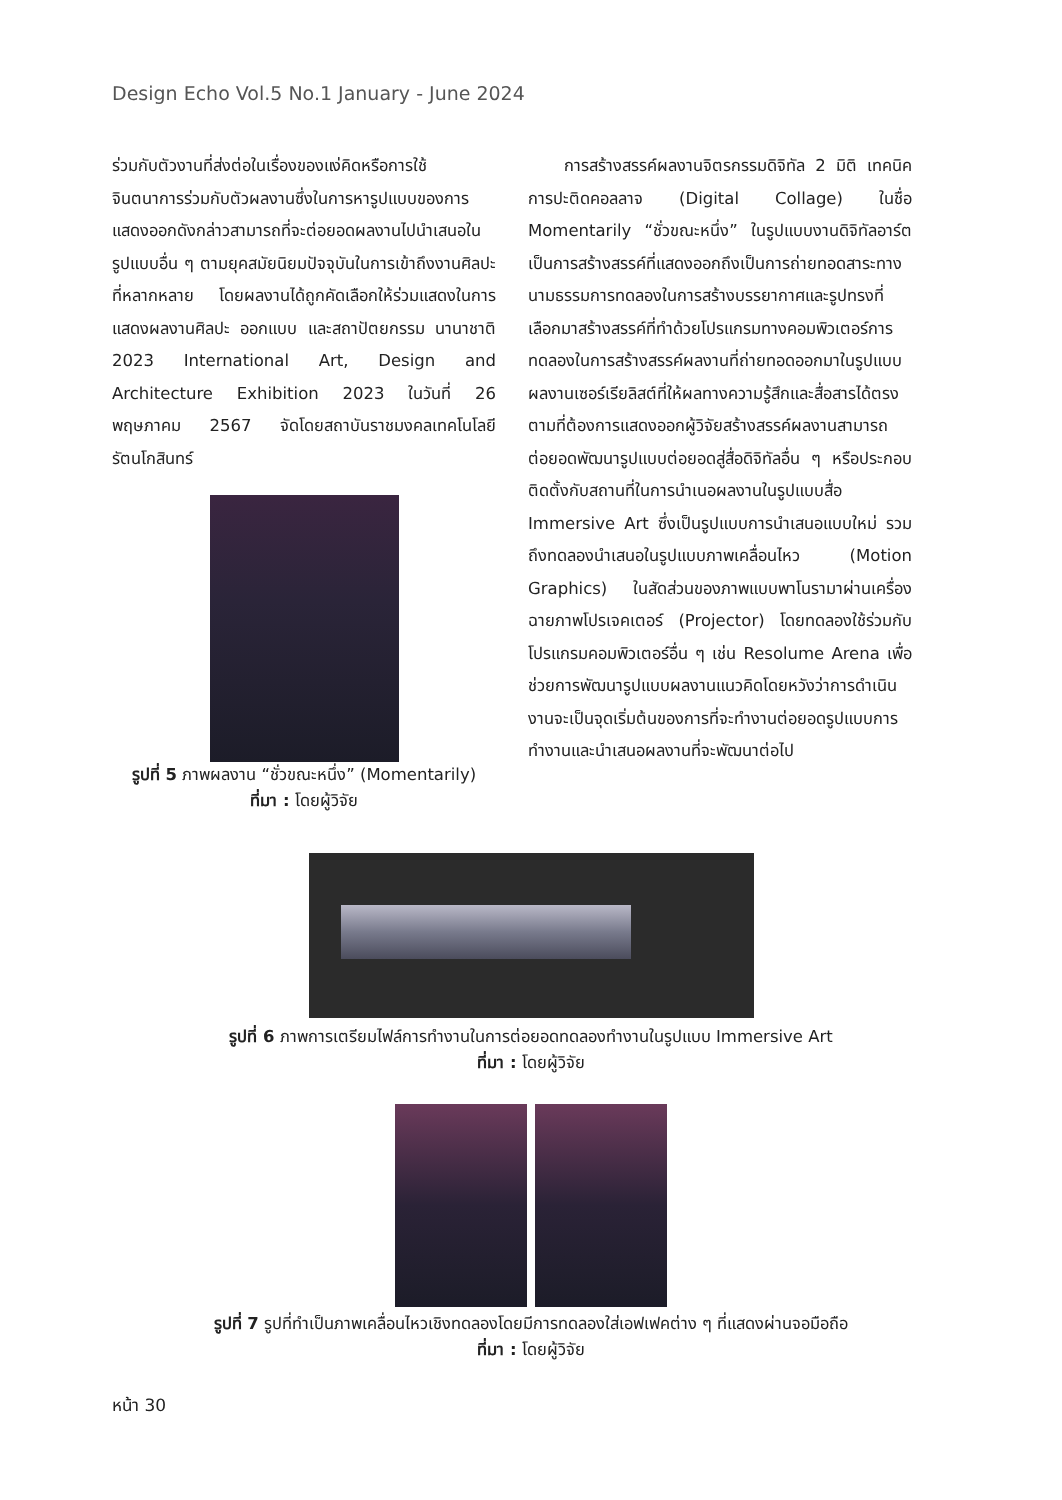Design Echo Vol.5 No.1 January - June 2024
ร่วมกับตัวงานที่ส่งต่อในเรื่องของแง่คิดหรือการใช้จินตนาการร่วมกับตัวผลงานซึ่งในการหารูปแบบของการแสดงออกดังกล่าวสามารถที่จะต่อยอดผลงานไปนำเสนอในรูปแบบอื่น ๆ ตามยุคสมัยนิยมปัจจุบันในการเข้าถึงงานศิลปะที่หลากหลาย โดยผลงานได้ถูกคัดเลือกให้ร่วมแสดงในการแสดงผลงานศิลปะ ออกแบบ และสถาปัตยกรรม นานาชาติ 2023 International Art, Design and Architecture Exhibition 2023 ในวันที่ 26 พฤษภาคม 2567 จัดโดยสถาบันราชมงคลเทคโนโลยีรัตนโกสินทร์
รูปที่ 5 ภาพผลงาน “ชั่วขณะหนึ่ง” (Momentarily)
ที่มา : โดยผู้วิจัย
การสร้างสรรค์ผลงานจิตรกรรมดิจิทัล 2 มิติ เทคนิคการปะติดคอลลาจ (Digital Collage) ในชื่อ Momentarily “ชั่วขณะหนึ่ง” ในรูปแบบงานดิจิทัลอาร์ตเป็นการสร้างสรรค์ที่แสดงออกถึงเป็นการถ่ายทอดสาระทางนามธรรมการทดลองในการสร้างบรรยากาศและรูปทรงที่เลือกมาสร้างสรรค์ที่ทำด้วยโปรแกรมทางคอมพิวเตอร์การทดลองในการสร้างสรรค์ผลงานที่ถ่ายทอดออกมาในรูปแบบผลงานเซอร์เรียลิสต์ที่ให้ผลทางความรู้สึกและสื่อสารได้ตรงตามที่ต้องการแสดงออกผู้วิจัยสร้างสรรค์ผลงานสามารถต่อยอดพัฒนารูปแบบต่อยอดสู่สื่อดิจิทัลอื่น ๆ หรือประกอบติดตั้งกับสถานที่ในการนำเนอผลงานในรูปแบบสื่อ Immersive Art ซึ่งเป็นรูปแบบการนำเสนอแบบใหม่ รวมถึงทดลองนำเสนอในรูปแบบภาพเคลื่อนไหว (Motion Graphics) ในสัดส่วนของภาพแบบพาโนรามาผ่านเครื่องฉายภาพโปรเจคเตอร์ (Projector) โดยทดลองใช้ร่วมกับโปรแกรมคอมพิวเตอร์อื่น ๆ เช่น Resolume Arena เพื่อช่วยการพัฒนารูปแบบผลงานแนวคิดโดยหวังว่าการดำเนินงานจะเป็นจุดเริ่มต้นของการที่จะทำงานต่อยอดรูปแบบการทำงานและนำเสนอผลงานที่จะพัฒนาต่อไป
รูปที่ 6 ภาพการเตรียมไฟล์การทำงานในการต่อยอดทดลองทำงานในรูปแบบ Immersive Art
ที่มา : โดยผู้วิจัย
รูปที่ 7 รูปที่ทำเป็นภาพเคลื่อนไหวเชิงทดลองโดยมีการทดลองใส่เอฟเฟคต่าง ๆ ที่แสดงผ่านจอมือถือ
ที่มา : โดยผู้วิจัย
หน้า 30